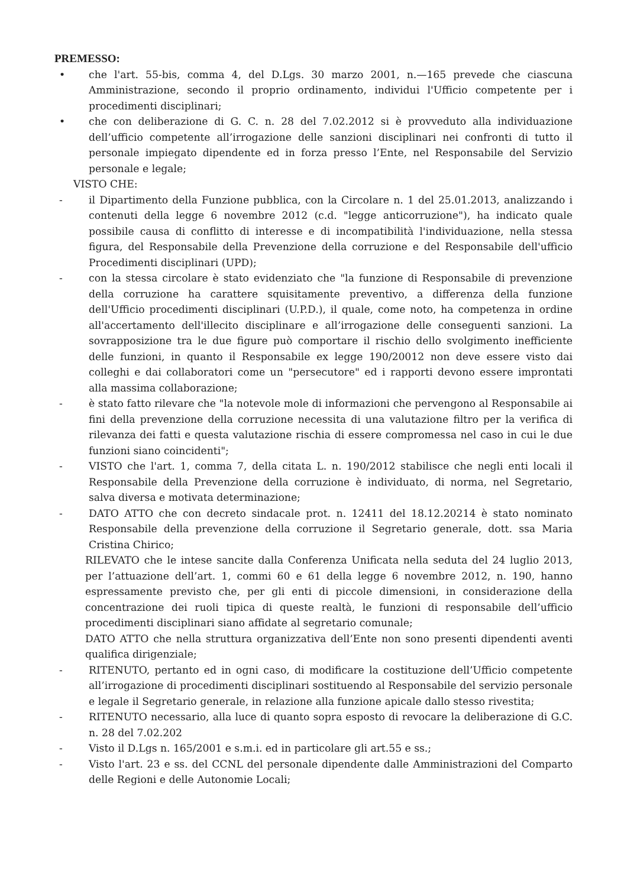PREMESSO:
• che l'art. 55-bis, comma 4, del D.Lgs. 30 marzo 2001, n.—165 prevede che ciascuna Amministrazione, secondo il proprio ordinamento, individui l'Ufficio competente per i procedimenti disciplinari;
• che con deliberazione di G. C. n. 28 del 7.02.2012 si è provveduto alla individuazione dell’ufficio competente all’irrogazione delle sanzioni disciplinari nei confronti di tutto il personale impiegato dipendente ed in forza presso l’Ente, nel Responsabile del Servizio personale e legale;
VISTO CHE:
- il Dipartimento della Funzione pubblica, con la Circolare n. 1 del 25.01.2013, analizzando i contenuti della legge 6 novembre 2012 (c.d. "legge anticorruzione"), ha indicato quale possibile causa di conflitto di interesse e di incompatibilità l'individuazione, nella stessa figura, del Responsabile della Prevenzione della corruzione e del Responsabile dell'ufficio Procedimenti disciplinari (UPD);
- con la stessa circolare è stato evidenziato che "la funzione di Responsabile di prevenzione della corruzione ha carattere squisitamente preventivo, a differenza della funzione dell'Ufficio procedimenti disciplinari (U.P.D.), il quale, come noto, ha competenza in ordine all'accertamento dell'illecito disciplinare e all’irrogazione delle conseguenti sanzioni. La sovrapposizione tra le due figure può comportare il rischio dello svolgimento inefficiente delle funzioni, in quanto il Responsabile ex legge 190/20012 non deve essere visto dai colleghi e dai collaboratori come un "persecutore" ed i rapporti devono essere improntati alla massima collaborazione;
- è stato fatto rilevare che "la notevole mole di informazioni che pervengono al Responsabile ai fini della prevenzione della corruzione necessita di una valutazione filtro per la verifica di rilevanza dei fatti e questa valutazione rischia di essere compromessa nel caso in cui le due funzioni siano coincidenti";
- VISTO che l'art. 1, comma 7, della citata L. n. 190/2012 stabilisce che negli enti locali il Responsabile della Prevenzione della corruzione è individuato, di norma, nel Segretario, salva diversa e motivata determinazione;
- DATO ATTO che con decreto sindacale prot. n. 12411 del 18.12.20214 è stato nominato Responsabile della prevenzione della corruzione il Segretario generale, dott. ssa Maria Cristina Chirico;
RILEVATO che le intese sancite dalla Conferenza Unificata nella seduta del 24 luglio 2013, per l’attuazione dell’art. 1, commi 60 e 61 della legge 6 novembre 2012, n. 190, hanno espressamente previsto che, per gli enti di piccole dimensioni, in considerazione della concentrazione dei ruoli tipica di queste realtà, le funzioni di responsabile dell’ufficio procedimenti disciplinari siano affidate al segretario comunale;
DATO ATTO che nella struttura organizzativa dell’Ente non sono presenti dipendenti aventi qualifica dirigenziale;
- RITENUTO, pertanto ed in ogni caso, di modificare la costituzione dell’Ufficio competente all’irrogazione di procedimenti disciplinari sostituendo al Responsabile del servizio personale e legale il Segretario generale, in relazione alla funzione apicale dallo stesso rivestita;
- RITENUTO necessario, alla luce di quanto sopra esposto di revocare la deliberazione di G.C. n. 28 del 7.02.202
- Visto il D.Lgs n. 165/2001 e s.m.i. ed in particolare gli art.55 e ss.;
- Visto l'art. 23 e ss. del CCNL del personale dipendente dalle Amministrazioni del Comparto delle Regioni e delle Autonomie Locali;